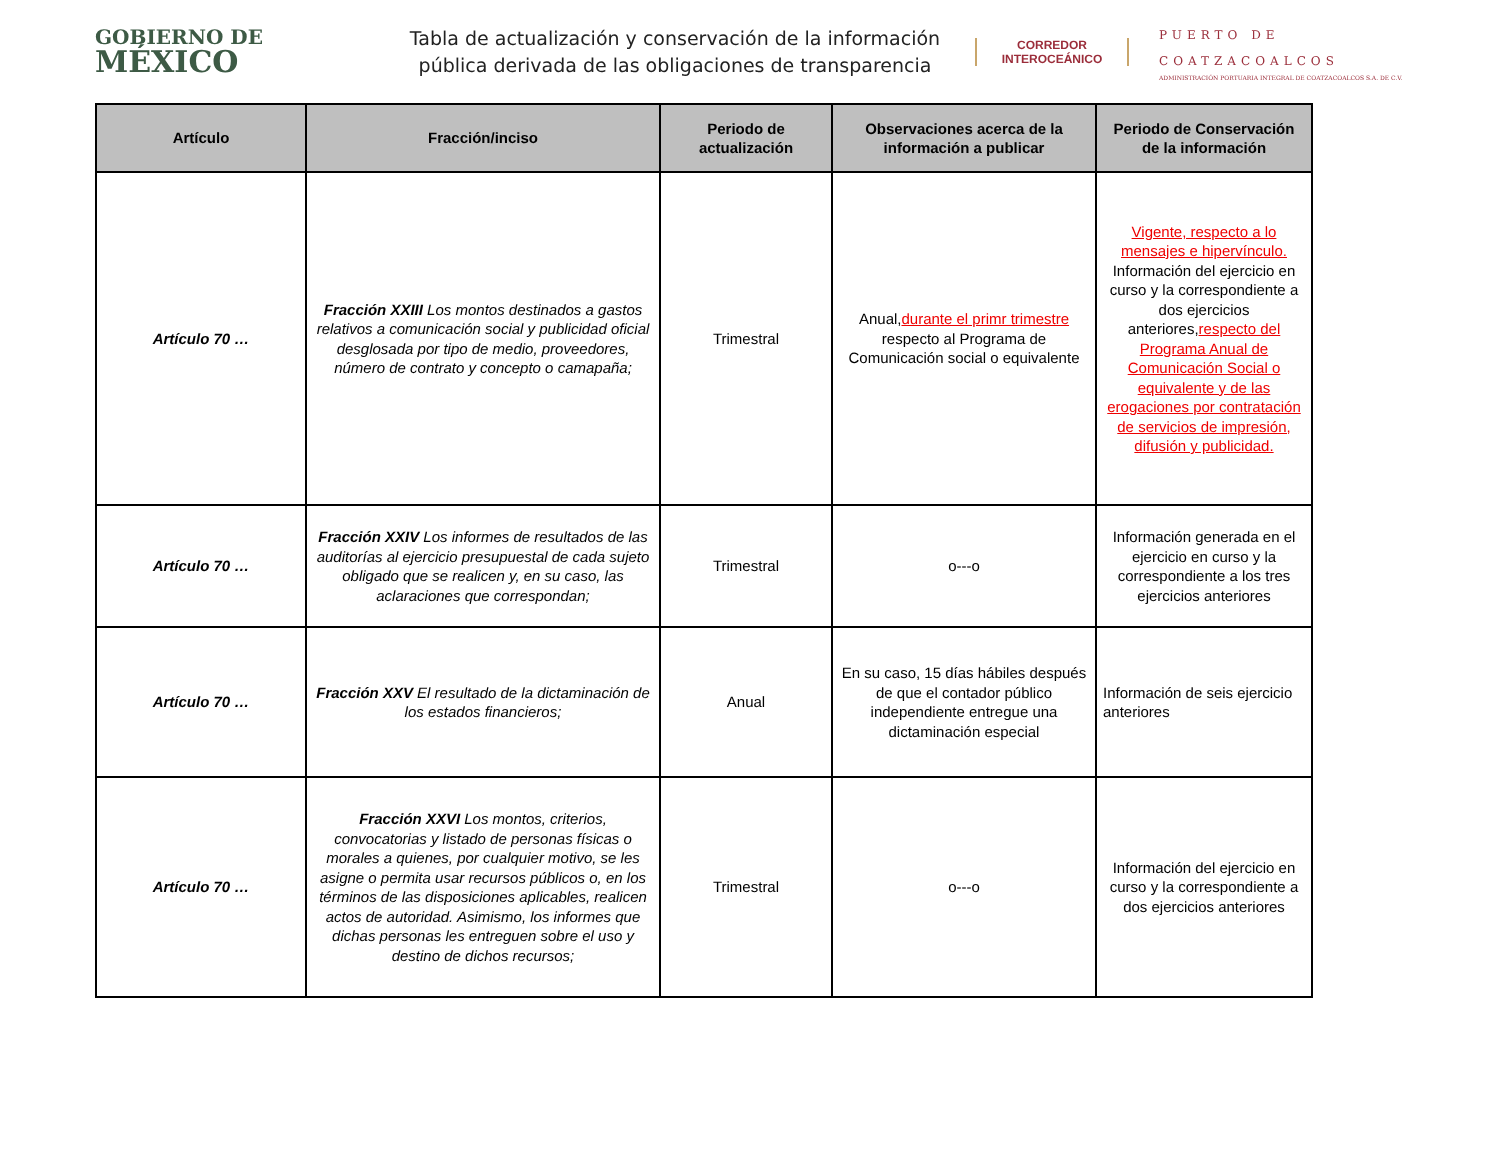GOBIERNO DE
MÉXICO
Tabla de actualización y conservación de la información pública derivada de las obligaciones de transparencia
CORREDOR
INTEROCEÁNICO
PUERTO DE
COATZACOALCOS
ADMINISTRACIÓN PORTUARIA INTEGRAL DE COATZACOALCOS S.A. DE C.V.
| Artículo | Fracción/inciso | Periodo de actualización | Observaciones acerca de la información a publicar | Periodo de Conservación de la información |
| --- | --- | --- | --- | --- |
| Artículo 70 … | Fracción XXIII Los montos destinados a gastos relativos a comunicación social y publicidad oficial desglosada por tipo de medio, proveedores, número de contrato y concepto o camapaña; | Trimestral | Anual, durante el primr trimestre respecto al Programa de Comunicación social o equivalente | Vigente, respecto a lo mensajes e hipervínculo. Información del ejercicio en curso y la correspondiente a dos ejercicios anteriores, respecto del Programa Anual de Comunicación Social o equivalente y de las erogaciones por contratación de servicios de impresión, difusión y publicidad. |
| Artículo 70 … | Fracción XXIV Los informes de resultados de las auditorías al ejercicio presupuestal de cada sujeto obligado que se realicen y, en su caso, las aclaraciones que correspondan; | Trimestral | o---o | Información generada en el ejercicio en curso y la correspondiente a los tres ejercicios anteriores |
| Artículo 70 … | Fracción XXV El resultado de la dictaminación de los estados financieros; | Anual | En su caso, 15 días hábiles después de que el contador público independiente entregue una dictaminación especial | Información de seis ejercicio anteriores |
| Artículo 70 … | Fracción XXVI Los montos, criterios, convocatorias y listado de personas físicas o morales a quienes, por cualquier motivo, se les asigne o permita usar recursos públicos o, en los términos de las disposiciones aplicables, realicen actos de autoridad. Asimismo, los informes que dichas personas les entreguen sobre el uso y destino de dichos recursos; | Trimestral | o---o | Información del ejercicio en curso y la correspondiente a dos ejercicios anteriores |